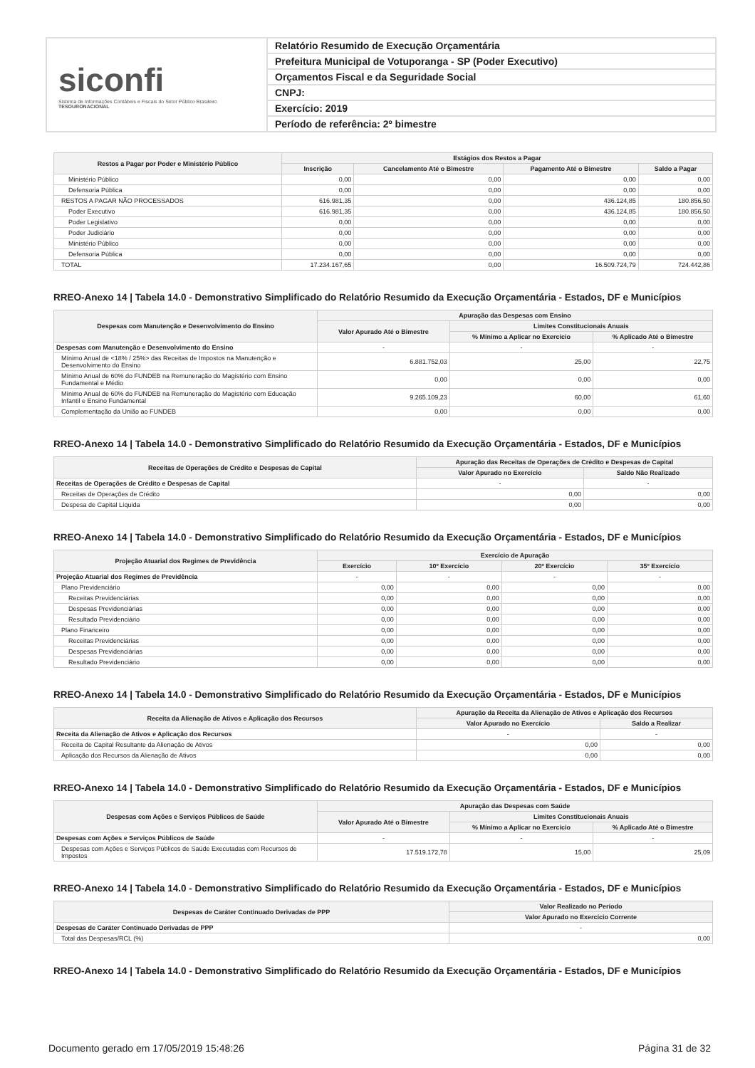siconfi
Sistema de Informações Contábeis e Fiscais do Setor Público Brasileiro
TESOURONACIONAL
Relatório Resumido de Execução Orçamentária
Prefeitura Municipal de Votuporanga - SP (Poder Executivo)
Orçamentos Fiscal e da Seguridade Social
CNPJ:
Exercício: 2019
Período de referência: 2º bimestre
| Restos a Pagar por Poder e Ministério Público | Estágios dos Restos a Pagar | | | |
| --- | --- | --- | --- | --- |
| | Inscrição | Cancelamento Até o Bimestre | Pagamento Até o Bimestre | Saldo a Pagar |
| Ministério Público | 0,00 | 0,00 | 0,00 | 0,00 |
| Defensoria Pública | 0,00 | 0,00 | 0,00 | 0,00 |
| RESTOS A PAGAR NÃO PROCESSADOS | 616.981,35 | 0,00 | 436.124,85 | 180.856,50 |
| Poder Executivo | 616.981,35 | 0,00 | 436.124,85 | 180.856,50 |
| Poder Legislativo | 0,00 | 0,00 | 0,00 | 0,00 |
| Poder Judiciário | 0,00 | 0,00 | 0,00 | 0,00 |
| Ministério Público | 0,00 | 0,00 | 0,00 | 0,00 |
| Defensoria Pública | 0,00 | 0,00 | 0,00 | 0,00 |
| TOTAL | 17.234.167,65 | 0,00 | 16.509.724,79 | 724.442,86 |
RREO-Anexo 14 | Tabela 14.0 - Demonstrativo Simplificado do Relatório Resumido da Execução Orçamentária - Estados, DF e Municípios
| Despesas com Manutenção e Desenvolvimento do Ensino | Apuração das Despesas com Ensino | | |
| --- | --- | --- | --- |
| | Valor Apurado Até o Bimestre | Limites Constitucionais Anuais | |
| | | % Mínimo a Aplicar no Exercício | % Aplicado Até o Bimestre |
| Despesas com Manutenção e Desenvolvimento do Ensino | - | - | - |
| Mínimo Anual de <18% / 25%> das Receitas de Impostos na Manutenção e Desenvolvimento do Ensino | 6.881.752,03 | 25,00 | 22,75 |
| Mínimo Anual de 60% do FUNDEB na Remuneração do Magistério com Ensino Fundamental e Médio | 0,00 | 0,00 | 0,00 |
| Mínimo Anual de 60% do FUNDEB na Remuneração do Magistério com Educação Infantil e Ensino Fundamental | 9.265.109,23 | 60,00 | 61,60 |
| Complementação da União ao FUNDEB | 0,00 | 0,00 | 0,00 |
RREO-Anexo 14 | Tabela 14.0 - Demonstrativo Simplificado do Relatório Resumido da Execução Orçamentária - Estados, DF e Municípios
| Receitas de Operações de Crédito e Despesas de Capital | Apuração das Receitas de Operações de Crédito e Despesas de Capital | |
| --- | --- | --- |
| | Valor Apurado no Exercício | Saldo Não Realizado |
| Receitas de Operações de Crédito e Despesas de Capital | - | - |
| Receitas de Operações de Crédito | 0,00 | 0,00 |
| Despesa de Capital Líquida | 0,00 | 0,00 |
RREO-Anexo 14 | Tabela 14.0 - Demonstrativo Simplificado do Relatório Resumido da Execução Orçamentária - Estados, DF e Municípios
| Projeção Atuarial dos Regimes de Previdência | Exercício de Apuração | | | |
| --- | --- | --- | --- | --- |
| | Exercício | 10º Exercício | 20º Exercício | 35º Exercício |
| Projeção Atuarial dos Regimes de Previdência | - | - | - | - |
| Plano Previdenciário | 0,00 | 0,00 | 0,00 | 0,00 |
| Receitas Previdenciárias | 0,00 | 0,00 | 0,00 | 0,00 |
| Despesas Previdenciárias | 0,00 | 0,00 | 0,00 | 0,00 |
| Resultado Previdenciário | 0,00 | 0,00 | 0,00 | 0,00 |
| Plano Financeiro | 0,00 | 0,00 | 0,00 | 0,00 |
| Receitas Previdenciárias | 0,00 | 0,00 | 0,00 | 0,00 |
| Despesas Previdenciárias | 0,00 | 0,00 | 0,00 | 0,00 |
| Resultado Previdenciário | 0,00 | 0,00 | 0,00 | 0,00 |
RREO-Anexo 14 | Tabela 14.0 - Demonstrativo Simplificado do Relatório Resumido da Execução Orçamentária - Estados, DF e Municípios
| Receita da Alienação de Ativos e Aplicação dos Recursos | Apuração da Receita da Alienação de Ativos e Aplicação dos Recursos | |
| --- | --- | --- |
| | Valor Apurado no Exercício | Saldo a Realizar |
| Receita da Alienação de Ativos e Aplicação dos Recursos | - | - |
| Receita de Capital Resultante da Alienação de Ativos | 0,00 | 0,00 |
| Aplicação dos Recursos da Alienação de Ativos | 0,00 | 0,00 |
RREO-Anexo 14 | Tabela 14.0 - Demonstrativo Simplificado do Relatório Resumido da Execução Orçamentária - Estados, DF e Municípios
| Despesas com Ações e Serviços Públicos de Saúde | Apuração das Despesas com Saúde | | |
| --- | --- | --- | --- |
| | Valor Apurado Até o Bimestre | Limites Constitucionais Anuais | |
| | | % Mínimo a Aplicar no Exercício | % Aplicado Até o Bimestre |
| Despesas com Ações e Serviços Públicos de Saúde | - | - | - |
| Despesas com Ações e Serviços Públicos de Saúde Executadas com Recursos de Impostos | 17.519.172,78 | 15,00 | 25,09 |
RREO-Anexo 14 | Tabela 14.0 - Demonstrativo Simplificado do Relatório Resumido da Execução Orçamentária - Estados, DF e Municípios
| Despesas de Caráter Continuado Derivadas de PPP | Valor Realizado no Período |
| --- | --- |
| | Valor Apurado no Exercício Corrente |
| Despesas de Caráter Continuado Derivadas de PPP | - |
| Total das Despesas/RCL (%) | 0,00 |
RREO-Anexo 14 | Tabela 14.0 - Demonstrativo Simplificado do Relatório Resumido da Execução Orçamentária - Estados, DF e Municípios
Documento gerado em 17/05/2019 15:48:26 Página 31 de 32